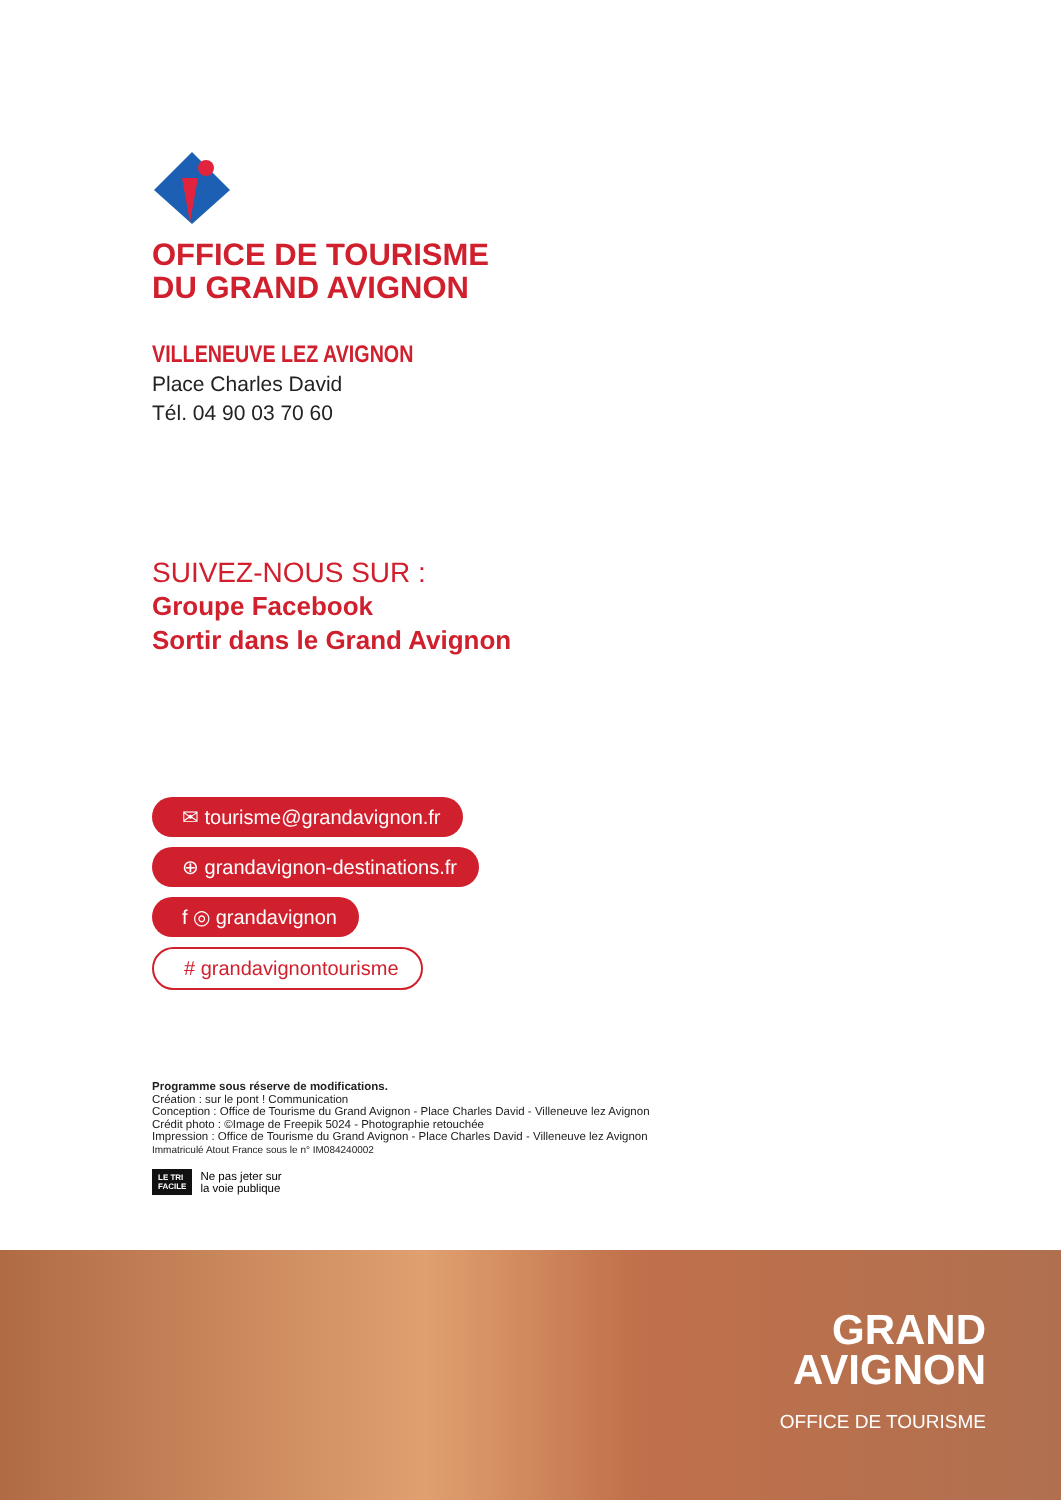OFFICE DE TOURISME
DU GRAND AVIGNON
VILLENEUVE LEZ AVIGNON
Place Charles David
Tél. 04 90 03 70 60
SUIVEZ-NOUS SUR :
Groupe Facebook
Sortir dans le Grand Avignon
✉ tourisme@grandavignon.fr
⊕ grandavignon-destinations.fr
f ◎ grandavignon
# grandavignontourisme
Programme sous réserve de modifications.
Création : sur le pont ! Communication
Conception : Office de Tourisme du Grand Avignon - Place Charles David - Villeneuve lez Avignon
Crédit photo : ©Image de Freepik 5024 - Photographie retouchée
Impression : Office de Tourisme du Grand Avignon - Place Charles David - Villeneuve lez Avignon
Immatriculé Atout France sous le n° IM084240002
LE TRI
FACILE Ne pas jeter sur
la voie publique
GRAND
AVIGNON
OFFICE DE TOURISME